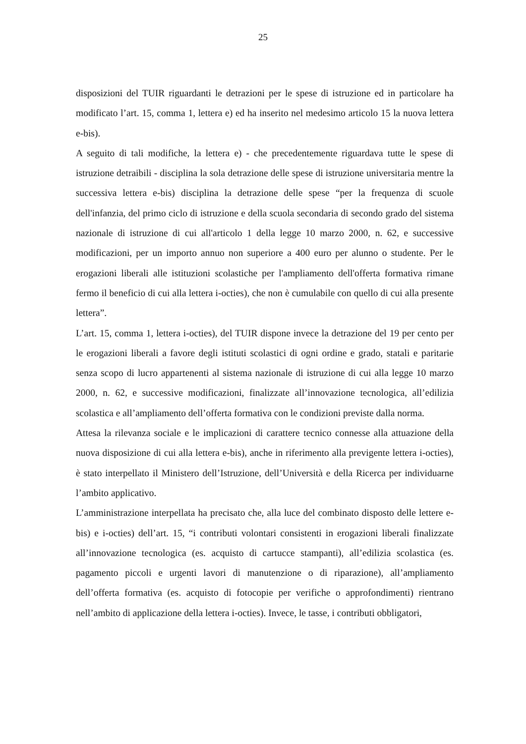25
disposizioni del TUIR riguardanti le detrazioni per le spese di istruzione ed in particolare ha modificato l’art. 15, comma 1, lettera e) ed ha inserito nel medesimo articolo 15 la nuova lettera e-bis).
A seguito di tali modifiche, la lettera e) - che precedentemente riguardava tutte le spese di istruzione detraibili - disciplina la sola detrazione delle spese di istruzione universitaria mentre la successiva lettera e-bis) disciplina la detrazione delle spese “per la frequenza di scuole dell'infanzia, del primo ciclo di istruzione e della scuola secondaria di secondo grado del sistema nazionale di istruzione di cui all'articolo 1 della legge 10 marzo 2000, n. 62, e successive modificazioni, per un importo annuo non superiore a 400 euro per alunno o studente. Per le erogazioni liberali alle istituzioni scolastiche per l'ampliamento dell'offerta formativa rimane fermo il beneficio di cui alla lettera i-octies), che non è cumulabile con quello di cui alla presente lettera”.
L’art. 15, comma 1, lettera i-octies), del TUIR dispone invece la detrazione del 19 per cento per le erogazioni liberali a favore degli istituti scolastici di ogni ordine e grado, statali e paritarie senza scopo di lucro appartenenti al sistema nazionale di istruzione di cui alla legge 10 marzo 2000, n. 62, e successive modificazioni, finalizzate all’innovazione tecnologica, all’edilizia scolastica e all’ampliamento dell’offerta formativa con le condizioni previste dalla norma.
Attesa la rilevanza sociale e le implicazioni di carattere tecnico connesse alla attuazione della nuova disposizione di cui alla lettera e-bis), anche in riferimento alla previgente lettera i-octies), è stato interpellato il Ministero dell’Istruzione, dell’Università e della Ricerca per individuarne l’ambito applicativo.
L’amministrazione interpellata ha precisato che, alla luce del combinato disposto delle lettere e-bis) e i-octies) dell’art. 15, “i contributi volontari consistenti in erogazioni liberali finalizzate all’innovazione tecnologica (es. acquisto di cartucce stampanti), all’edilizia scolastica (es. pagamento piccoli e urgenti lavori di manutenzione o di riparazione), all’ampliamento dell’offerta formativa (es. acquisto di fotocopie per verifiche o approfondimenti) rientrano nell’ambito di applicazione della lettera i-octies). Invece, le tasse, i contributi obbligatori,